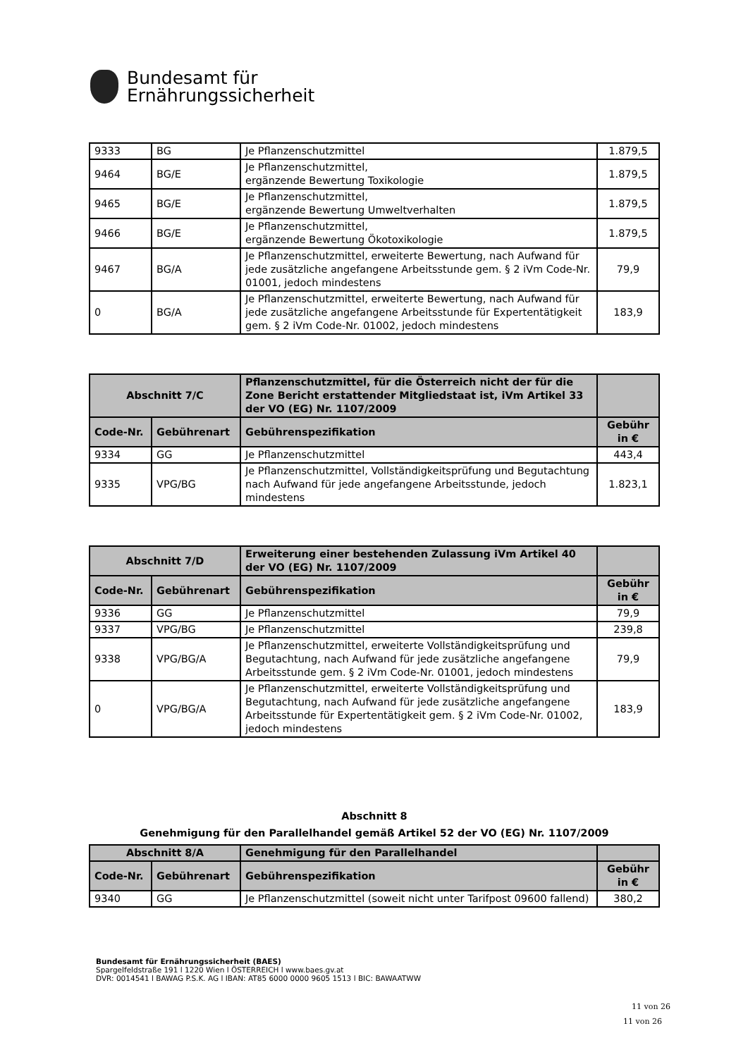Bundesamt für
Ernährungssicherheit
| 9333 | BG | Je Pflanzenschutzmittel | 1.879,5 |
| 9464 | BG/E | Je Pflanzenschutzmittel, ergänzende Bewertung Toxikologie | 1.879,5 |
| 9465 | BG/E | Je Pflanzenschutzmittel, ergänzende Bewertung Umweltverhalten | 1.879,5 |
| 9466 | BG/E | Je Pflanzenschutzmittel, ergänzende Bewertung Ökotoxikologie | 1.879,5 |
| 9467 | BG/A | Je Pflanzenschutzmittel, erweiterte Bewertung, nach Aufwand für jede zusätzliche angefangene Arbeitsstunde gem. § 2 iVm Code-Nr. 01001, jedoch mindestens | 79,9 |
| 0 | BG/A | Je Pflanzenschutzmittel, erweiterte Bewertung, nach Aufwand für jede zusätzliche angefangene Arbeitsstunde für Expertentätigkeit gem. § 2 iVm Code-Nr. 01002, jedoch mindestens | 183,9 |
| Abschnitt 7/C | | Pflanzenschutzmittel, für die Österreich nicht der für die Zone Bericht erstattender Mitgliedstaat ist, iVm Artikel 33 der VO (EG) Nr. 1107/2009 | |
| --- | --- | --- | --- |
| Code-Nr. | Gebührenart | Gebührenspezifikation | Gebühr in € |
| 9334 | GG | Je Pflanzenschutzmittel | 443,4 |
| 9335 | VPG/BG | Je Pflanzenschutzmittel, Vollständigkeitsprüfung und Begutachtung nach Aufwand für jede angefangene Arbeitsstunde, jedoch mindestens | 1.823,1 |
| Abschnitt 7/D | | Erweiterung einer bestehenden Zulassung iVm Artikel 40 der VO (EG) Nr. 1107/2009 | |
| --- | --- | --- | --- |
| Code-Nr. | Gebührenart | Gebührenspezifikation | Gebühr in € |
| 9336 | GG | Je Pflanzenschutzmittel | 79,9 |
| 9337 | VPG/BG | Je Pflanzenschutzmittel | 239,8 |
| 9338 | VPG/BG/A | Je Pflanzenschutzmittel, erweiterte Vollständigkeitsprüfung und Begutachtung, nach Aufwand für jede zusätzliche angefangene Arbeitsstunde gem. § 2 iVm Code-Nr. 01001, jedoch mindestens | 79,9 |
| 0 | VPG/BG/A | Je Pflanzenschutzmittel, erweiterte Vollständigkeitsprüfung und Begutachtung, nach Aufwand für jede zusätzliche angefangene Arbeitsstunde für Expertentätigkeit gem. § 2 iVm Code-Nr. 01002, jedoch mindestens | 183,9 |
Abschnitt 8
Genehmigung für den Parallelhandel gemäß Artikel 52 der VO (EG) Nr. 1107/2009
| Abschnitt 8/A | | Genehmigung für den Parallelhandel | |
| --- | --- | --- | --- |
| Code-Nr. | Gebührenart | Gebührenspezifikation | Gebühr in € |
| 9340 | GG | Je Pflanzenschutzmittel (soweit nicht unter Tarifpost 09600 fallend) | 380,2 |
Bundesamt für Ernährungssicherheit (BAES)
Spargelfeldstraße 191 l 1220 Wien l ÖSTERREICH l www.baes.gv.at
DVR: 0014541 l BAWAG P.S.K. AG l IBAN: AT85 6000 0000 9605 1513 l BIC: BAWAATWW
11 von 26
11 von 26